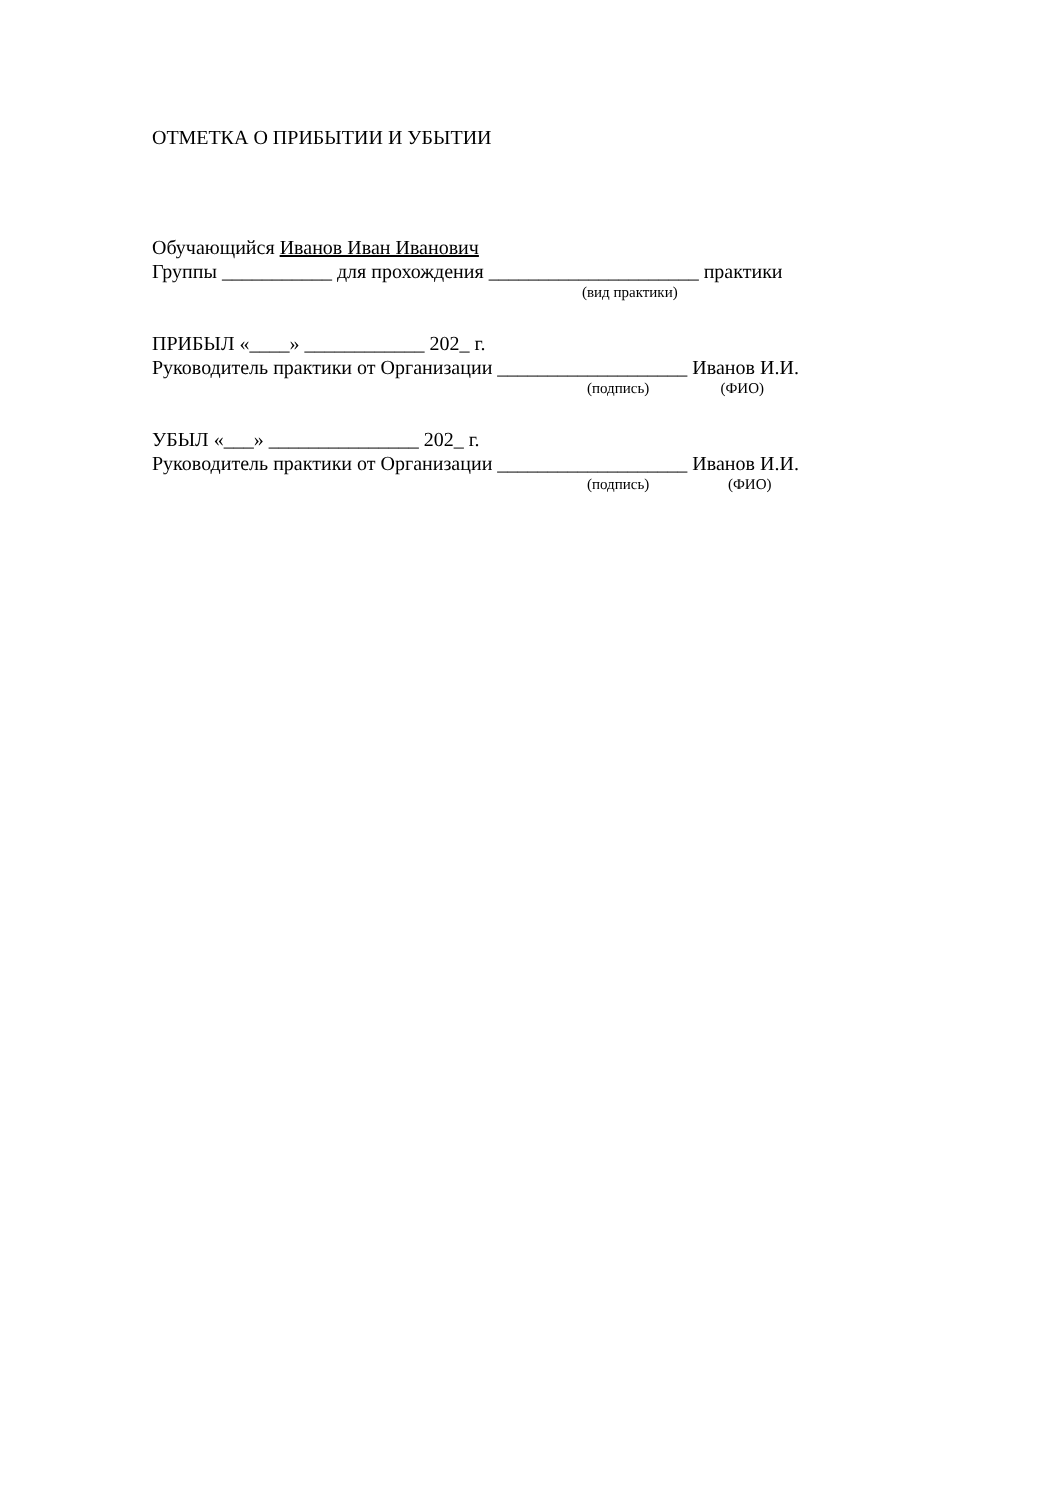ОТМЕТКА О ПРИБЫТИИ И УБЫТИИ
Обучающийся Иванов Иван Иванович
Группы ___________ для прохождения _____________________ практики
(вид практики)
ПРИБЫЛ «____» ____________ 202_ г.
Руководитель практики от Организации ___________________ Иванов И.И.
(подпись) (ФИО)
УБЫЛ «___» _______________ 202_ г.
Руководитель практики от Организации ___________________ Иванов И.И.
(подпись) (ФИО)